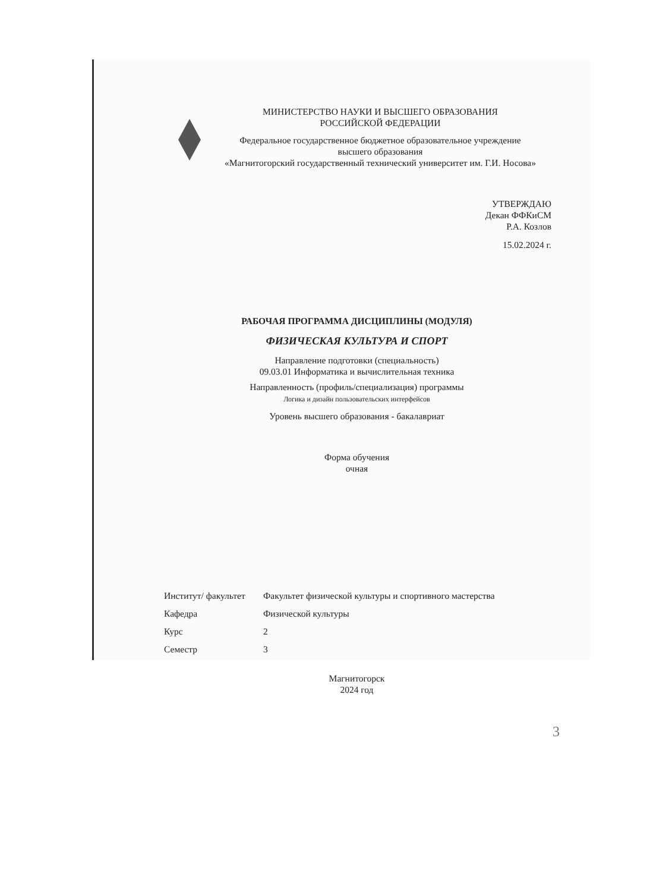МИНИСТЕРСТВО НАУКИ И ВЫСШЕГО ОБРАЗОВАНИЯ
РОССИЙСКОЙ ФЕДЕРАЦИИ
Федеральное государственное бюджетное образовательное учреждение
высшего образования
«Магнитогорский государственный технический университет им. Г.И. Носова»
УТВЕРЖДАЮ
Декан ФФКиСМ
Р.А. Козлов
15.02.2024 г.
РАБОЧАЯ ПРОГРАММА ДИСЦИПЛИНЫ (МОДУЛЯ)
ФИЗИЧЕСКАЯ КУЛЬТУРА И СПОРТ
Направление подготовки (специальность)
09.03.01 Информатика и вычислительная техника
Направленность (профиль/специализация) программы
Логика и дизайн пользовательских интерфейсов
Уровень высшего образования - бакалавриат
Форма обучения
очная
| Институт/ факультет | Факультет физической культуры и спортивного мастерства |
| Кафедра | Физической культуры |
| Курс | 2 |
| Семестр | 3 |
Магнитогорск
2024 год
3